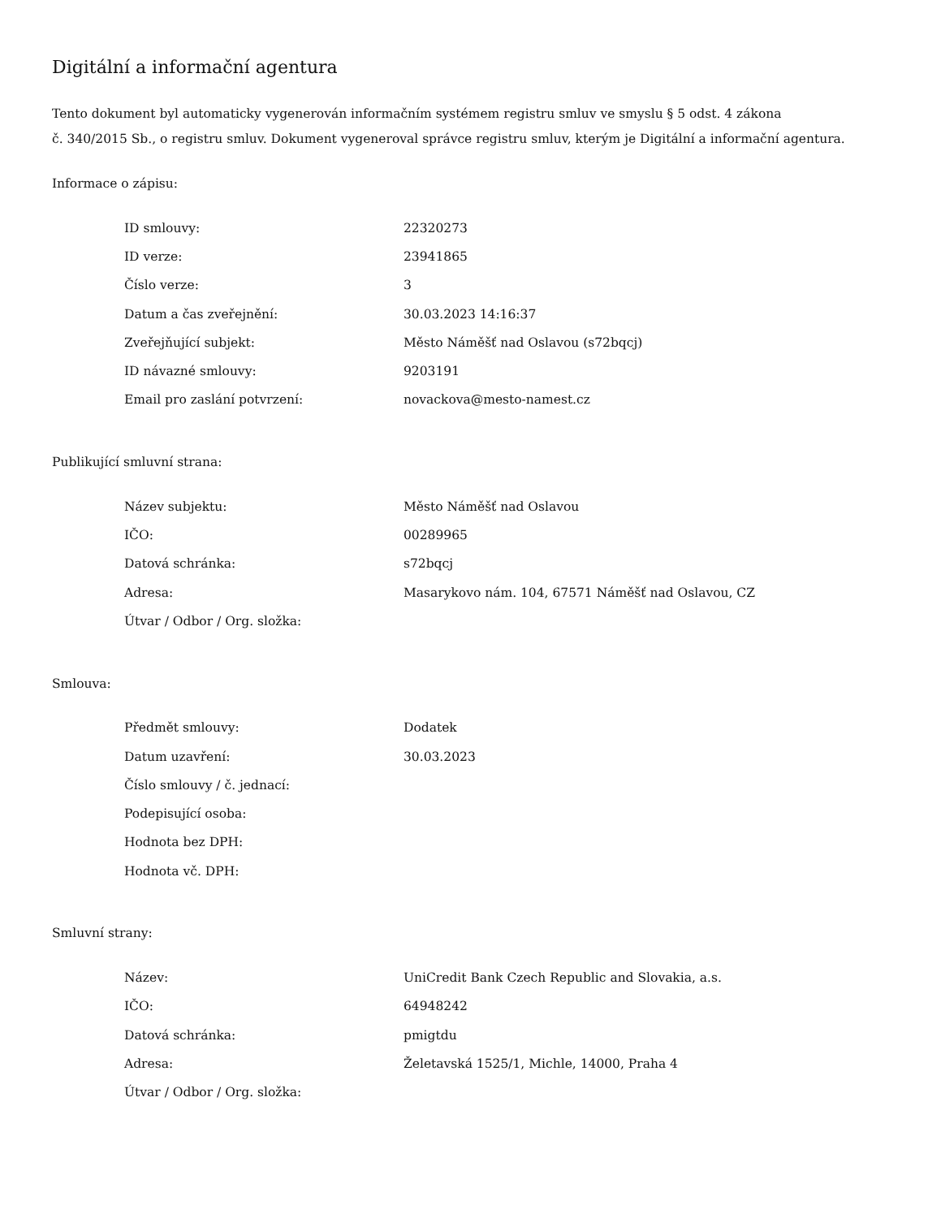Digitální a informační agentura
Tento dokument byl automaticky vygenerován informačním systémem registru smluv ve smyslu § 5 odst. 4 zákona
č. 340/2015 Sb., o registru smluv. Dokument vygeneroval správce registru smluv, kterým je Digitální a informační agentura.
Informace o zápisu:
| ID smlouvy: | 22320273 |
| ID verze: | 23941865 |
| Číslo verze: | 3 |
| Datum a čas zveřejnění: | 30.03.2023 14:16:37 |
| Zveřejňující subjekt: | Město Náměšť nad Oslavou (s72bqcj) |
| ID návazné smlouvy: | 9203191 |
| Email pro zaslání potvrzení: | novackova@mesto-namest.cz |
Publikující smluvní strana:
| Název subjektu: | Město Náměšť nad Oslavou |
| IČO: | 00289965 |
| Datová schránka: | s72bqcj |
| Adresa: | Masarykovo nám. 104, 67571 Náměšť nad Oslavou, CZ |
| Útvar / Odbor / Org. složka: | |
Smlouva:
| Předmět smlouvy: | Dodatek |
| Datum uzavření: | 30.03.2023 |
| Číslo smlouvy / č. jednací: | |
| Podepisující osoba: | |
| Hodnota bez DPH: | |
| Hodnota vč. DPH: | |
Smluvní strany:
| Název: | UniCredit Bank Czech Republic and Slovakia, a.s. |
| IČO: | 64948242 |
| Datová schránka: | pmigtdu |
| Adresa: | Želetavská 1525/1, Michle, 14000, Praha 4 |
| Útvar / Odbor / Org. složka: | |